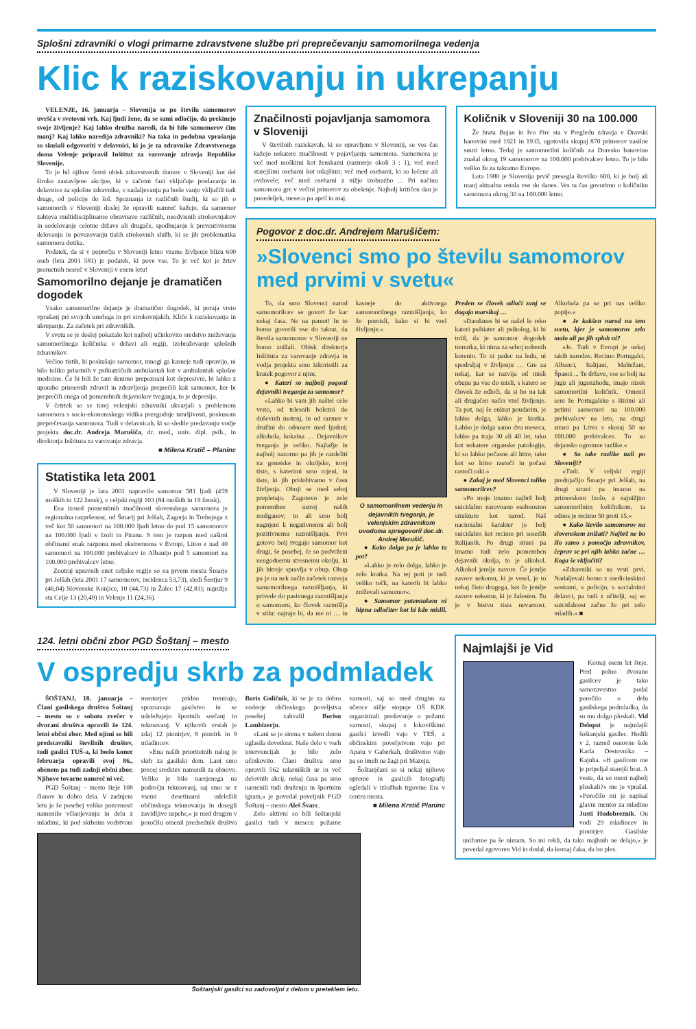Splošni zdravniki o vlogi primarne zdravstvene službe pri preprečevanju samomorilnega vedenja
Klic k raziskovanju in ukrepanju
VELENJE, 16. januarja – Slovenija se po številu samomorov uvršča v svetovni vrh. Kaj ljudi žene, da se sami odločijo, da prekinejo svoje življenje? Kaj lahko družba naredi, da bi bilo samomorov čim manj? Kaj lahko naredijo zdravniki? Na taka in podobna vprašanja so skušali odgovoriti v delavnici, ki jo je za zdravnike Zdravstvenega doma Velenje pripravil Inštitut za varovanje zdravja Republike Slovenije.
To je bil njihov četrti obisk zdravstvenih domov v Sloveniji kot del široko zastavljene akcijoe, ki v začetni fazi vključuje predavanja in delavnice za splošne zdravnike, v nadaljevanju pa bodo vanjo vključili tudi druge, od policije do šol. Spoznanja iz različnih študij, ki so jih o samomorih v Sloveniji doslej že opravili namreč kažejo, da samomor zahteva multidisciplinarno obravnavo različnih, neodvisnih strokovnjakov in sodelovanje celotne države ali drugače, spodbujanje k preventivnemu delovanju in povezovanju tistih strokovnih služb, ki se jih problematika samomora dotika.
Podatek, da si v poprečju v Sloveniji letno vzame življenje blizu 600 oseb (leta 2001 581) je podatek, ki pove vse. To je več kot je žrtev prometnih nesreč v Sloveniji v enem letu!
Samomorilno dejanje je dramatičen dogodek
Vsako samomorilno dejanje je dramatičen dogodek, ki poraja vrsto vprašanj pri svojcih umrlega in pri strokovnjakih. Kliče k raziskovanju in ukrepanju. Za začetek pri zdravnikih.
V svetu se je doslej pokazalo kot najbolj učinkovito sredstvo zniževanja samomorilnega količnika v državi ali regiji, izobraževanje splošnih zdravnikov.
Večino tistih, ki poskušajo samomor, mnogi ga kasneje tudi opravijo, ni bilo toliko prisotnih v psihiatričnih ambulantah kot v ambulantah splošne medicine. Če bi bili že tam denimo prepoznani kot depresivni, bi lahko z uporabo primernih zdravil in zdravljenja preprečili kak samomor, ker bi preprečili enega od pomembnih dejavnikov tveganja, to je depresijo.
V četrtek so se torej velenjski zdravniki ukvarjali s problemom samomora s socio-ekonomskega vidika prezgodnje umrljivosti, poskusom preprečevanja samomora. Tudi v delavnicah, ki so sledile predavanju vodje projekta doc.dr. Andreja Marušiča, dr. med., univ. dipl. psih., in direktorja Inštituta za varovanje zdravja.
■ Milena Krstič – Planinc
Statistika leta 2001
V Sloveniji je lata 2001 napravilo samomor 581 ljudi (459 moških in 122 žensk), v celjski regiji 103 (84 moških in 19 žensk).
Ena izmed pomembnih značilnosti slovenskega samomora je regionalna razpršenost, od Šmarij pri Jelšah, Zagorja in Trebnjega z več kot 50 samomori na 100.000 ljudi letno do pod 15 samomorov na 100.000 ljudi v Izoli in Piranu. S tem je razpon med našimi občinami enak razponu med ekstremoma v Evropi, Litvo z nad 40 samomori na 100.000 prebivalcev in Albanijo pod 5 samomori na 100.000 prebivalcev letno.
Znotraj upravnih enot celjske regije so na prvem mestu Šmarje pri Jelšah (leta 2001 17 samomorov, incidenca 53,73), sledi Šentjur 9 (46,04) Slovenske Konjice, 10 (44,73) in Žalec 17 (42,81); najnižje sta Celje 13 (20,49) in Velenje 11 (24,36).
Značilnosti pojavljanja samomora v Sloveniji
V številnih raziskavah, ki so opravljene v Sloveniji, se ves čas kažejo nekatere značilnosti v pojavljanju samomora. Samomora je več med moškimi kot ženskami (razmerje okoli 3 : 1), več med starejšimi osebami kot mlajšimi; več med osebami, ki so ločene ali ovdovele; več med osebami z nižjo izobrazbo ... Pri načinu samomora gre v večini primerov za obešenje. Najbolj kritičen dan je ponedeljek, meseca pa april in maj.
Količnik v Sloveniji 30 na 100.000
Že brata Bojan in Ivo Pirc sta v Pregledu zdravja v Dravski banovini med 1921 in 1935, ugotovila skupaj 870 primerov nasilne smrti letno. Tedaj je samomorilni količnik za Dravsko banovino znašal okrog 19 samomorov na 100.000 prebivalcev letno. To je bilo veliko že za takratno Evropo.
Leta 1980 je Slovenija prvič presegla številko 600, ki je bolj ali manj aktualna ostala vse do danes. Ves ta čas govorimo o količniku samomora okrog 30 na 100.000 letno.
Pogovor z doc.dr. Andrejem Marušičem:
»Slovenci smo po številu samomorov med prvimi v svetu«
To, da smo Slovenci narod samomorilcev se govori že kar nekaj časa. Ne na pamet! In to bomo govorili vse do takrat, da števila samomorov v Sloveniji ne bomo znižali. Obisk direktorja Inštituta za varovanje zdravja in vodja projekta smo izkoristili za kratek pogovor z njim.
● Kateri so najbolj pogosti dejavniki tveganja za samomor?
»Lahko bi vam jih naštel celo vrsto, od telesnih bolezni do duševnih motenj, in od razmer v družini do odnosov med ljudmi; alkohola, kokaina … Dejavnikov tveganja je veliko. Najlažje in najbolj nazorno pa jih je razdeliti na genetske in okoljske, torej tiste, s katerimi smo rojeni, in tiste, ki jih pridobivamo v času življenja. Oboji se med seboj prepletajo. Zagotovo je zelo pomemben ustroj naših možganov; to ali smo bolj nagnjeni k negativnemu ali bolj pozitivnemu razmišljanju. Prvi gotovo bolj tvegajo samomor kot drugi, še posebej, če so podvrženi neugodnemu stresnemu okolju, ki jih hitreje spravlja v obup. Obup pa je na nek način začetek razvoja samomorilnega razmišljanja, ki privede do pasivnega razmišljanja o samomoru, ko človek razmišlja v stilu: najraje bi, da me ni … in kasneje do aktivnega samomorilnega razmišljanja, ko že pomisli, kako si bi vzel življenje.«
O samomorilnem vedenju in dejavnikih tveganja, je velenjskim zdravnikom uvodoma spregovoril doc.dr. Andrej Marušič.
● Kako dolga pa je lahko ta pot?
»Lahko je zelo dolga, lahko je zelo kratka. Na tej poti je tudi veliko točk, na katerih bi lahko zniževali samomor«.
● Samomor potemtakem ni hipna odločitev kot bi kdo mislil. Preden se človek odloči zanj se dogaja marsikaj …
»Dandanes bi se našel le reko kateri psihiater ali psiholog, ki bi trdil, da je samomor dogodek trenutka, ki nima za seboj nobenih korenin. To ni padec na ledu, ni spodrsljaj v življenju … Gre za nekaj, kar se razvija od misli obupa pa vse do misli, s katero se človek že odloči, da si bo na tak ali drugačen način vzel življenje. Ta pot, naj še enkrat poudarim, je lahko dolga, lahko je kratka. Lahko je dolga samo dva meseca, lahko pa traja 30 ali 40 let, tako kot nekatere organske patologije, ki so lahko počasne ali hitre, tako kot so hitro rastoči in počasi rastoči raki.«
● Zakaj je med Slovenci toliko samomorilcev?
»Po moje imamo najbrž bolj suicidalno naravnano osebnostno strukturo kot narod. Naš nacionalni karakter je bolj suicidalen kot recimo pri sosedih Italijanih. Po drugi strani pa imamo tudi zelo pomemben dejavnik okolja, to je alkohol. Alkohol jemlje zavore. Če jemlje zavore nekomu, ki je vesel, je to nekaj čisto drugega, kot če jemlje zavore nekomu, ki je žalosten. Tu je v bistvu tista nevarnost. Alkohola pa se pri nas veliko popije.«
● Je kakšen narod na tem svetu, kjer je samomorov zelo malo ali pa jih sploh ni?
»Je. Tudi v Evropi je nekaj takih narodov. Recimo Portugalci, Albanci, Italijani, Maltežani, Španci ... Te države, vse so bolj na jugu ali jugozahodu, imajo nizek samomorilni količnik. Omenil sem že Portugalsko s štirimi ali petimi samomori na 100.000 prebivalcev na leto, na drugi strani pa Litva s skoraj 50 na 100.000 prebivalcev. To so dejansko ogromne razlike.«
● So take razlike tudi po Sloveniji?
»Tudi. V celjski regiji prednjačijo Šmarje pri Jelšah, na drugi strani pa imamo na primorskem Izolo, z najnižjim samomorilnim količnikom, ta odnos je recimo 50 proti 15.«
● Kako število samomorov na slovenskem znižati? Najbrž ne bo šlo samo s pomočjo zdravnikov, čeprav se pri njih lahko začne … Koga še vključiti?
»Zdravniki so na vrsti prvi. Nadaljevali bomo z medicinskimi sestrami, s policijo, s socialnimi delavci, pa tudi z učitelji, saj se suicidalnost začne že pri zelo mladih.« ■
124. letni občni zbor PGD Šoštanj – mesto
V ospredju skrb za podmladek
ŠOŠTANJ, 18. januarja – Člani gasilskega društva Šoštanj – mesto so v soboto zvečer v dvorani društva opravili že 124. letni občni zbor. Med njimi so bili predstavniki številnih društev, tudi gasilci TUŠ-a, ki bodo konec februarja opravili svoj 86., obenem pa tudi zadnji občni zbor. Njihove tovarne namreč ni več.
PGD Šoštanj – mesto šteje 108 članov in dobro dela. V zadnjem letu je še posebej veliko pozornosti namenilo včlanjevanju in delu z mladimi, ki pod skrbnim vodstvom mentorjev pridno trenirajo, spoznavajo gasilstvo in se udeležujejo športnih srečanj in tekmovanj. V njihovih vrstah je zdaj 12 pionirjev, 8 pionirk in 9 mladincev.
»Ena naših prioritetnih nalog je skrb za gasilski dom. Lani smo precej sredstev namenili za obnovo. Veliko je bilo narejenega na področju tekmovanj, saj smo se z vsemi desetinami udeležili občinskega tekmovanja in dosegli zavidljive uspehe,« je med drugim v poročilu omenil predsednik društva Boris Goličnik, ki se je za dobro vodenje občinskega poveljstva posebej zahvalil Borisu Lambizerju.
»Lani se je sirena v našem domu oglasila devetkrat. Naše delo v vseh intervencijah je bilo zelo učinkovito. Člani društva smo opravili 562 udarniških ur in več delovnih akcij, nekaj časa pa smo namenili tudi druženju in športnim igram,« je povedal poveljnik PGD Šoštanj – mesto Aleš Švarc.
Zelo aktivni so bili šoštanjski gasilci tudi v mesecu požarne varnosti, saj so med drugim za učence nižje stopnje OŠ KDK organizirali predavanje o požarni varnosti, skupaj z lokoviškimi gasilci izvedli vajo v TEŠ, z občinskim poveljstvom vajo pri Apatu v Gaberkah, društveno vajo pa so imeli na žagi pri Mazeju.
Šoštanjčani so si nekaj njihove opreme in gasilcih fotografij ogledali v izložbah trgovine Era v centru mesta.
■ Milena Krstič Planinc
Šoštanjski gasilci so zadovoljni z delom v preteklem letu.
Najmlajši je Vid
Komaj osem let šteje. Pred polno dvorano gasilcev je tako samozavestno podal poročilo o delu gasilskega podmladka, da so mu dolgo ploskali. Vid Delopst je najmlajši šoštanjski gasilec. Hodili v 2. razred osnovne šole Karla Destovnika – Kajuha. »H gasilcem me je pripeljal starejši brat. A veste, da so meni najbolj ploskali?« me je vprašal. »Poročilo mi je napisal glavni mentor za mladino Justi Hudobreznik. On vodi 29 mladincev in pionirjev. Gasilske uniforme pa še nimam. So mi rekli, da tako majhnih ne delajo,« je povedal zgovoren Vid in dodal, da komaj čaka, da bo ples.